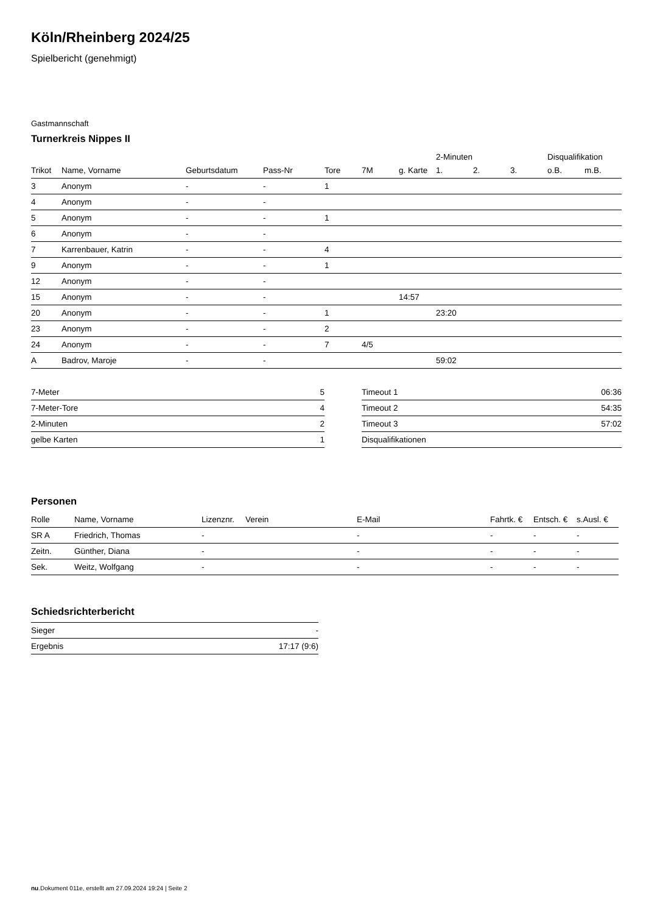Köln/Rheinberg 2024/25
Spielbericht (genehmigt)
Gastmannschaft
Turnerkreis Nippes II
| | | | | | | | 2-Minuten | | | Disqualifikation | |
| --- | --- | --- | --- | --- | --- | --- | --- | --- | --- | --- | --- |
| Trikot | Name, Vorname | Geburtsdatum | Pass-Nr | Tore | 7M | g. Karte | 1. | 2. | 3. | o.B. | m.B. |
| 3 | Anonym | - | - | 1 | | | | | | | |
| 4 | Anonym | - | - | | | | | | | | |
| 5 | Anonym | - | - | 1 | | | | | | | |
| 6 | Anonym | - | - | | | | | | | | |
| 7 | Karrenbauer, Katrin | - | - | 4 | | | | | | | |
| 9 | Anonym | - | - | 1 | | | | | | | |
| 12 | Anonym | - | - | | | | | | | | |
| 15 | Anonym | - | - | | | 14:57 | | | | | |
| 20 | Anonym | - | - | 1 | | | 23:20 | | | | |
| 23 | Anonym | - | - | 2 | | | | | | | |
| 24 | Anonym | - | - | 7 | 4/5 | | | | | | |
| A | Badrov, Maroje | - | - | | | | 59:02 | | | | |
| 7-Meter | 5 |
| 7-Meter-Tore | 4 |
| 2-Minuten | 2 |
| gelbe Karten | 1 |
| Timeout 1 | 06:36 |
| Timeout 2 | 54:35 |
| Timeout 3 | 57:02 |
| Disqualifikationen | |
Personen
| Rolle | Name, Vorname | Lizenznr. | Verein | E-Mail | Fahrtk. € | Entsch. € | s.Ausl. € |
| --- | --- | --- | --- | --- | --- | --- | --- |
| SR A | Friedrich, Thomas | - | | - | - | - | - |
| Zeitn. | Günther, Diana | - | | - | - | - | - |
| Sek. | Weitz, Wolfgang | - | | - | - | - | - |
Schiedsrichterbericht
| Sieger | - |
| Ergebnis | 17:17 (9:6) |
nu.Dokument 011e, erstellt am 27.09.2024 19:24 | Seite 2